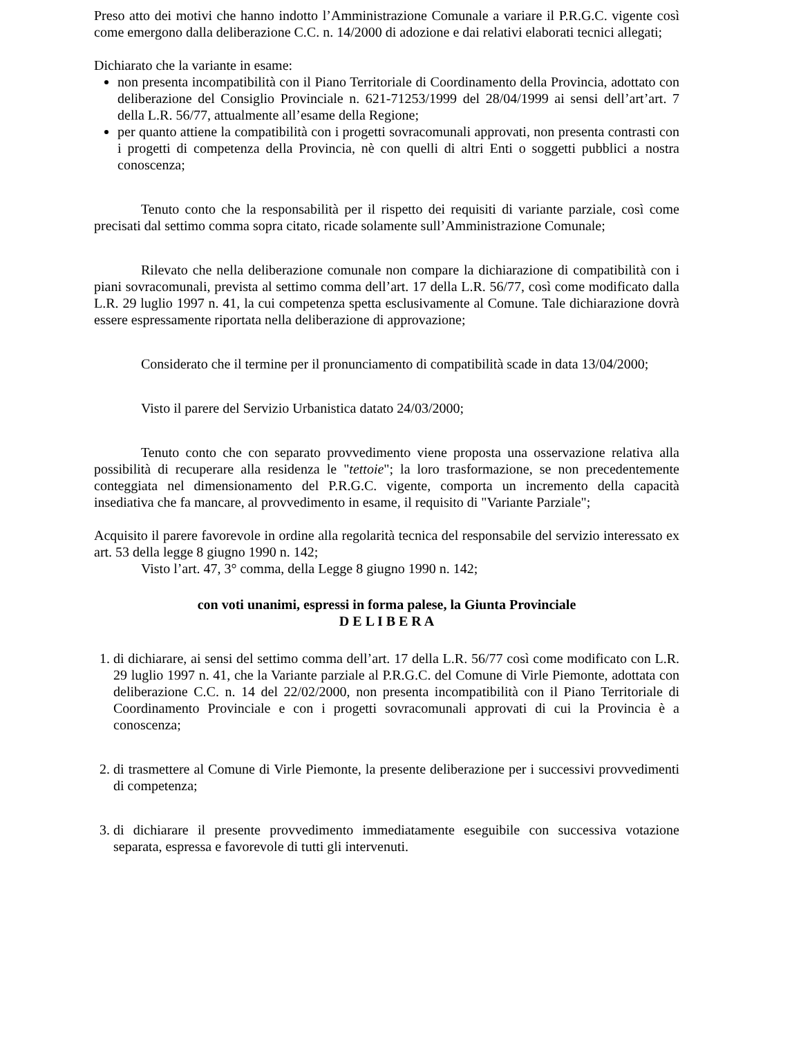Preso atto dei motivi che hanno indotto l’Amministrazione Comunale a variare il P.R.G.C. vigente così come emergono dalla deliberazione C.C. n. 14/2000 di adozione e dai relativi elaborati tecnici allegati;
Dichiarato che la variante in esame:
non presenta incompatibilità con il Piano Territoriale di Coordinamento della Provincia, adottato con deliberazione del Consiglio Provinciale n. 621-71253/1999 del 28/04/1999 ai sensi dell’art’art. 7 della L.R. 56/77, attualmente all’esame della Regione;
per quanto attiene la compatibilità con i progetti sovracomunali approvati, non presenta contrasti con i progetti di competenza della Provincia, nè con quelli di altri Enti o soggetti pubblici a nostra conoscenza;
Tenuto conto che la responsabilità per il rispetto dei requisiti di variante parziale, così come precisati dal settimo comma sopra citato, ricade solamente sull’Amministrazione Comunale;
Rilevato che nella deliberazione comunale non compare la dichiarazione di compatibilità con i piani sovracomunali, prevista al settimo comma dell’art. 17 della L.R. 56/77, così come modificato dalla L.R. 29 luglio 1997 n. 41, la cui competenza spetta esclusivamente al Comune. Tale dichiarazione dovrà essere espressamente riportata nella deliberazione di approvazione;
Considerato che il termine per il pronunciamento di compatibilità scade in data 13/04/2000;
Visto il parere del Servizio Urbanistica datato 24/03/2000;
Tenuto conto che con separato provvedimento viene proposta una osservazione relativa alla possibilità di recuperare alla residenza le "tettoie"; la loro trasformazione, se non precedentemente conteggiata nel dimensionamento del P.R.G.C. vigente, comporta un incremento della capacità insediativa che fa mancare, al provvedimento in esame, il requisito di "Variante Parziale";
Acquisito il parere favorevole in ordine alla regolarità tecnica del responsabile del servizio interessato ex art. 53 della legge 8 giugno 1990 n. 142;
Visto l’art. 47, 3° comma, della Legge 8 giugno 1990 n. 142;
con voti unanimi, espressi in forma palese, la Giunta Provinciale
D E L I B E R A
1. di dichiarare, ai sensi del settimo comma dell’art. 17 della L.R. 56/77 così come modificato con L.R. 29 luglio 1997 n. 41, che la Variante parziale al P.R.G.C. del Comune di Virle Piemonte, adottata con deliberazione C.C. n. 14 del 22/02/2000, non presenta incompatibilità con il Piano Territoriale di Coordinamento Provinciale e con i progetti sovracomunali approvati di cui la Provincia è a conoscenza;
2. di trasmettere al Comune di Virle Piemonte, la presente deliberazione per i successivi provvedimenti di competenza;
3. di dichiarare il presente provvedimento immediatamente eseguibile con successiva votazione separata, espressa e favorevole di tutti gli intervenuti.